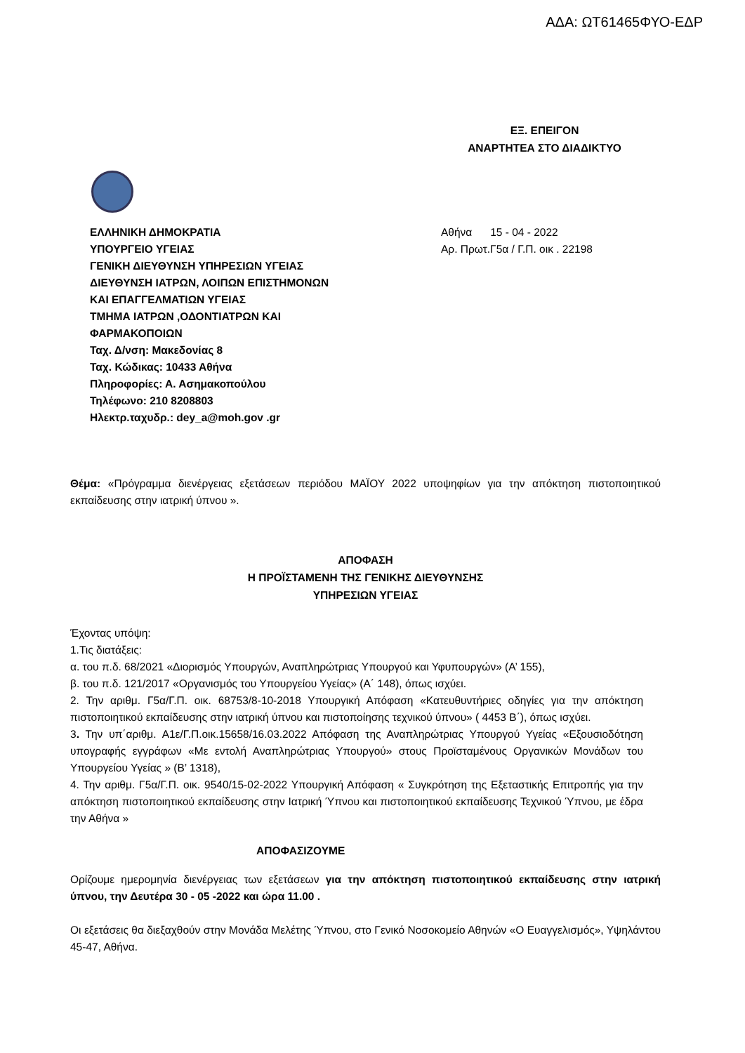ΑΔΑ: ΩΤ61465ΦΥΟ-ΕΔΡ
ΕΞ. ΕΠΕΙΓΟΝ
ΑΝΑΡΤΗΤΕΑ ΣΤΟ ΔΙΑΔΙΚΤΥΟ
ΕΛΛΗΝΙΚΗ ΔΗΜΟΚΡΑΤΙΑ
ΥΠΟΥΡΓΕΙΟ ΥΓΕΙΑΣ
ΓΕΝΙΚΗ ΔΙΕΥΘΥΝΣΗ ΥΠΗΡΕΣΙΩΝ ΥΓΕΙΑΣ
ΔΙΕΥΘΥΝΣΗ ΙΑΤΡΩΝ, ΛΟΙΠΩΝ ΕΠΙΣΤΗΜΟΝΩΝ
ΚΑΙ ΕΠΑΓΓΕΛΜΑΤΙΩΝ ΥΓΕΙΑΣ
ΤΜΗΜΑ ΙΑΤΡΩΝ ,ΟΔΟΝΤΙΑΤΡΩΝ ΚΑΙ
ΦΑΡΜΑΚΟΠΟΙΩΝ
Ταχ. Δ/νση: Μακεδονίας 8
Ταχ. Κώδικας: 10433 Αθήνα
Πληροφορίες: Α. Ασημακοπούλου
Τηλέφωνο: 210 8208803
Ηλεκτρ.ταχυδρ.: dey_a@moh.gov .gr
Αθήνα 15 - 04 - 2022
Αρ. Πρωτ.Γ5α / Γ.Π. οικ . 22198
Θέμα: «Πρόγραμμα διενέργειας εξετάσεων περιόδου ΜΑΪΟΥ 2022 υποψηφίων για την απόκτηση πιστοποιητικού εκπαίδευσης στην ιατρική ύπνου ».
ΑΠΟΦΑΣΗ
Η ΠΡΟΪΣΤΑΜΕΝΗ ΤΗΣ ΓΕΝΙΚΗΣ ΔΙΕΥΘΥΝΣΗΣ
ΥΠΗΡΕΣΙΩΝ ΥΓΕΙΑΣ
Έχοντας υπόψη:
1.Τις διατάξεις:
α. του π.δ. 68/2021 «Διορισμός Υπουργών, Αναπληρώτριας Υπουργού και Υφυπουργών» (Α’ 155),
β. του π.δ. 121/2017 «Οργανισμός του Υπουργείου Υγείας» (Α΄ 148), όπως ισχύει.
2. Την αριθμ. Γ5α/Γ.Π. οικ. 68753/8-10-2018 Υπουργική Απόφαση «Κατευθυντήριες οδηγίες για την απόκτηση πιστοποιητικού εκπαίδευσης στην ιατρική ύπνου και πιστοποίησης τεχνικού ύπνου» ( 4453 Β΄), όπως ισχύει.
3. Την υπ΄αριθμ. Α1ε/Γ.Π.οικ.15658/16.03.2022 Απόφαση της Αναπληρώτριας Υπουργού Υγείας «Εξουσιοδότηση υπογραφής εγγράφων «Με εντολή Αναπληρώτριας Υπουργού» στους Προϊσταμένους Οργανικών Μονάδων του Υπουργείου Υγείας » (Β’ 1318),
4. Την αριθμ. Γ5α/Γ.Π. οικ. 9540/15-02-2022 Υπουργική Απόφαση « Συγκρότηση της Εξεταστικής Επιτροπής για την απόκτηση πιστοποιητικού εκπαίδευσης στην Ιατρική Ύπνου και πιστοποιητικού εκπαίδευσης Τεχνικού Ύπνου, με έδρα την Αθήνα »
ΑΠΟΦΑΣΙΖΟΥΜΕ
Ορίζουμε ημερομηνία διενέργειας των εξετάσεων για την απόκτηση πιστοποιητικού εκπαίδευσης στην ιατρική ύπνου, την Δευτέρα 30 - 05 -2022 και ώρα 11.00 .
Οι εξετάσεις θα διεξαχθούν στην Μονάδα Μελέτης Ύπνου, στο Γενικό Νοσοκομείο Αθηνών «Ο Ευαγγελισμός», Υψηλάντου 45-47, Αθήνα.